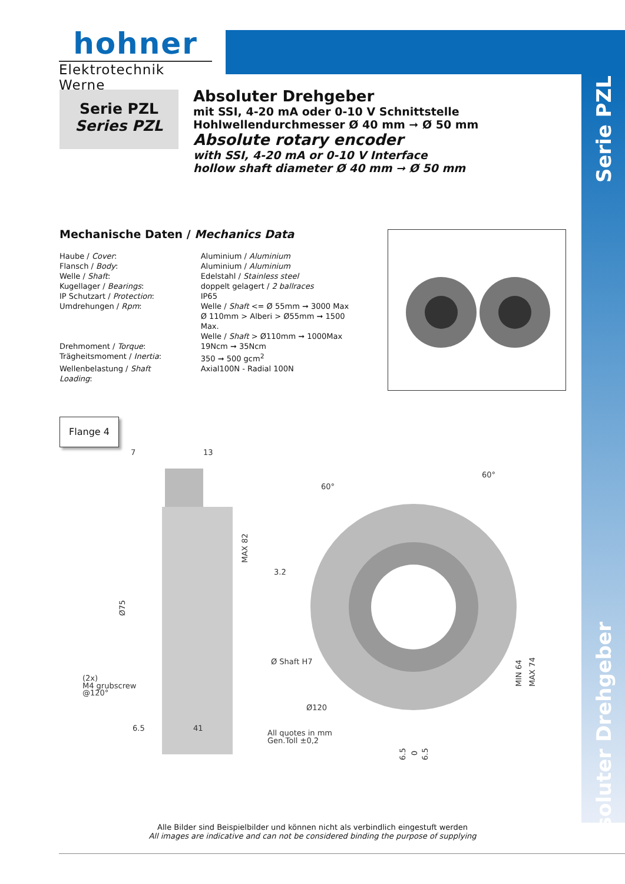hohner
Elektrotechnik Werne
Serie PZL
Series PZL
Absoluter Drehgeber
mit SSI, 4-20 mA oder 0-10 V Schnittstelle
Hohlwellendurchmesser Ø 40 mm ➞ Ø 50 mm
Absolute rotary encoder
with SSI, 4-20 mA or 0-10 V Interface
hollow shaft diameter Ø 40 mm ➞ Ø 50 mm
Serie PZL
Absoluter Drehgeber
Mechanische Daten / Mechanics Data
| Haube / Cover : | Aluminium / Aluminium |
| Flansch / Body : | Aluminium / Aluminium |
| Welle / Shaft : | Edelstahl / Stainless steel |
| Kugellager / Bearings : | doppelt gelagert / 2 ballraces |
| IP Schutzart / Protection : | IP65 |
| Umdrehungen / Rpm : | Welle / Shaft <= Ø 55mm ➞ 3000 Max Ø 110mm > Alberi > Ø55mm ➞ 1500 Max. Welle / Shaft > Ø110mm ➞ 1000Max |
| Drehmoment / Torque : | 19Ncm ➞ 35Ncm |
| Trägheitsmoment / Inertia : | 350 ➞ 500 gcm<sup>2</sup> |
| Wellenbelastung / Shaft Loading : | Axial100N - Radial 100N |
Flange 4
7
13
MAX 82
Ø75
(2x)
M4 grubscrew
@120°
6.5
41
60°
60°
3.2
Ø Shaft H7
Ø120
MIN 64
MAX 74
All quotes in mm
Gen.Toll ±0,2
6.5
0
6.5
Alle Bilder sind Beispielbilder und können nicht als verbindlich eingestuft werden
All images are indicative and can not be considered binding the purpose of supplying